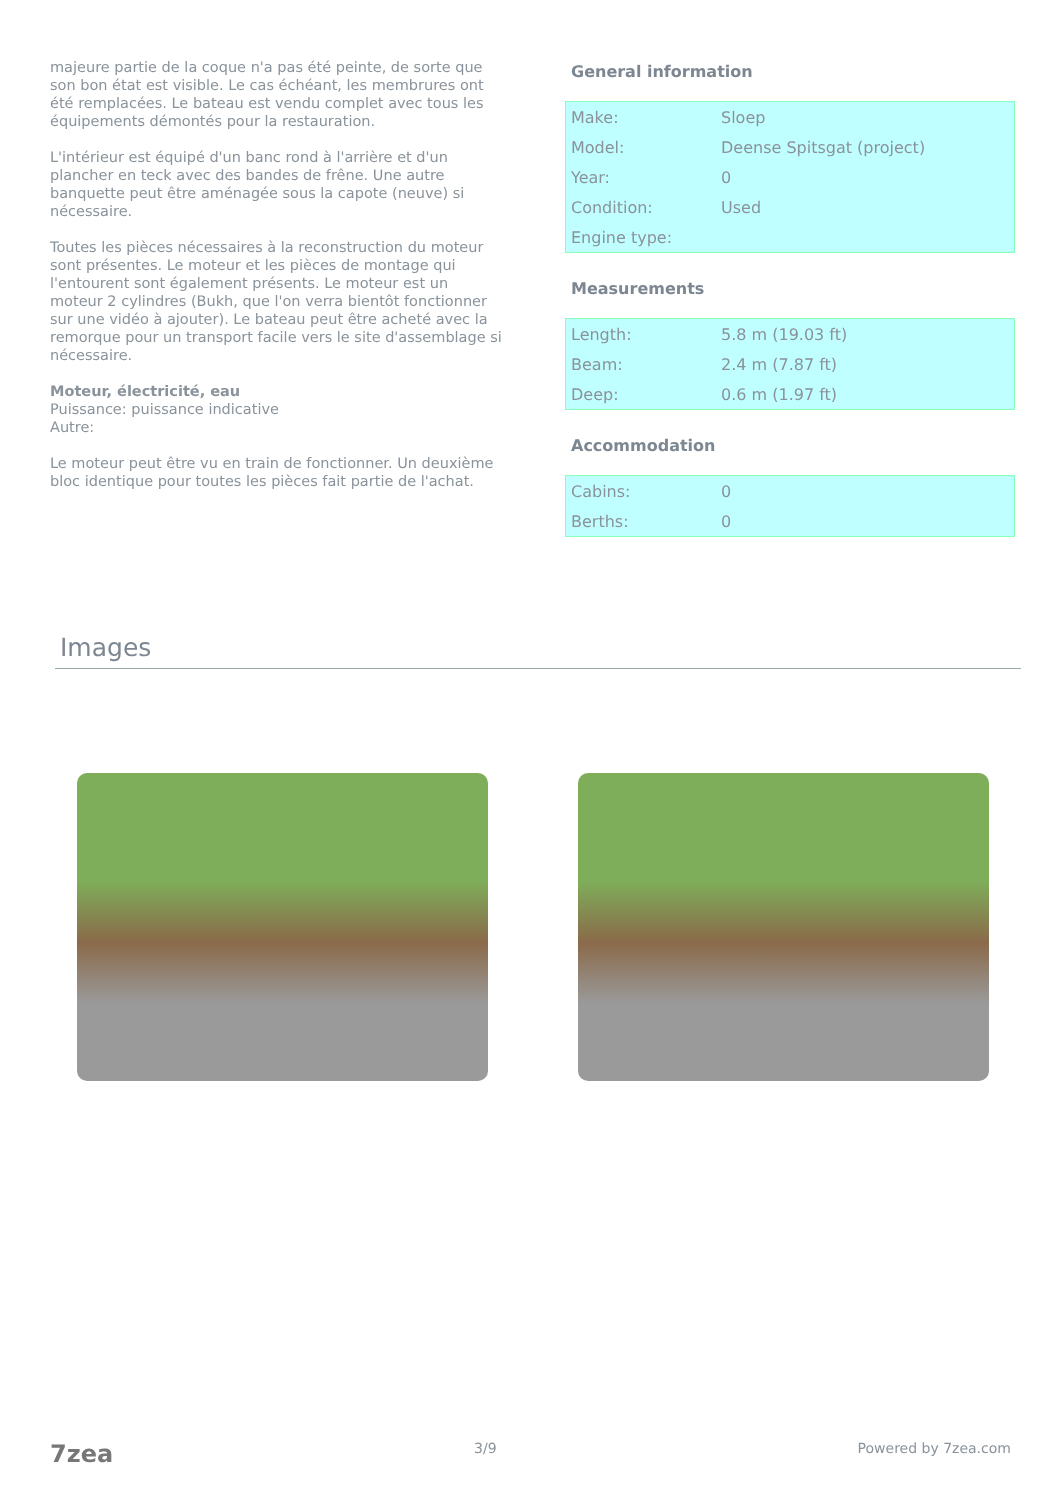majeure partie de la coque n'a pas été peinte, de sorte que son bon état est visible. Le cas échéant, les membrures ont été remplacées. Le bateau est vendu complet avec tous les équipements démontés pour la restauration.
L'intérieur est équipé d'un banc rond à l'arrière et d'un plancher en teck avec des bandes de frêne. Une autre banquette peut être aménagée sous la capote (neuve) si nécessaire.
Toutes les pièces nécessaires à la reconstruction du moteur sont présentes. Le moteur et les pièces de montage qui l'entourent sont également présents. Le moteur est un moteur 2 cylindres (Bukh, que l'on verra bientôt fonctionner sur une vidéo à ajouter). Le bateau peut être acheté avec la remorque pour un transport facile vers le site d'assemblage si nécessaire.
Moteur, électricité, eau
Puissance: puissance indicative
Autre:
Le moteur peut être vu en train de fonctionner. Un deuxième bloc identique pour toutes les pièces fait partie de l'achat.
General information
| Make: | Sloep |
| Model: | Deense Spitsgat (project) |
| Year: | 0 |
| Condition: | Used |
| Engine type: | |
Measurements
| Length: | 5.8 m (19.03 ft) |
| Beam: | 2.4 m (7.87 ft) |
| Deep: | 0.6 m (1.97 ft) |
Accommodation
| Cabins: | 0 |
| Berths: | 0 |
Images
7zea 3/9 Powered by 7zea.com